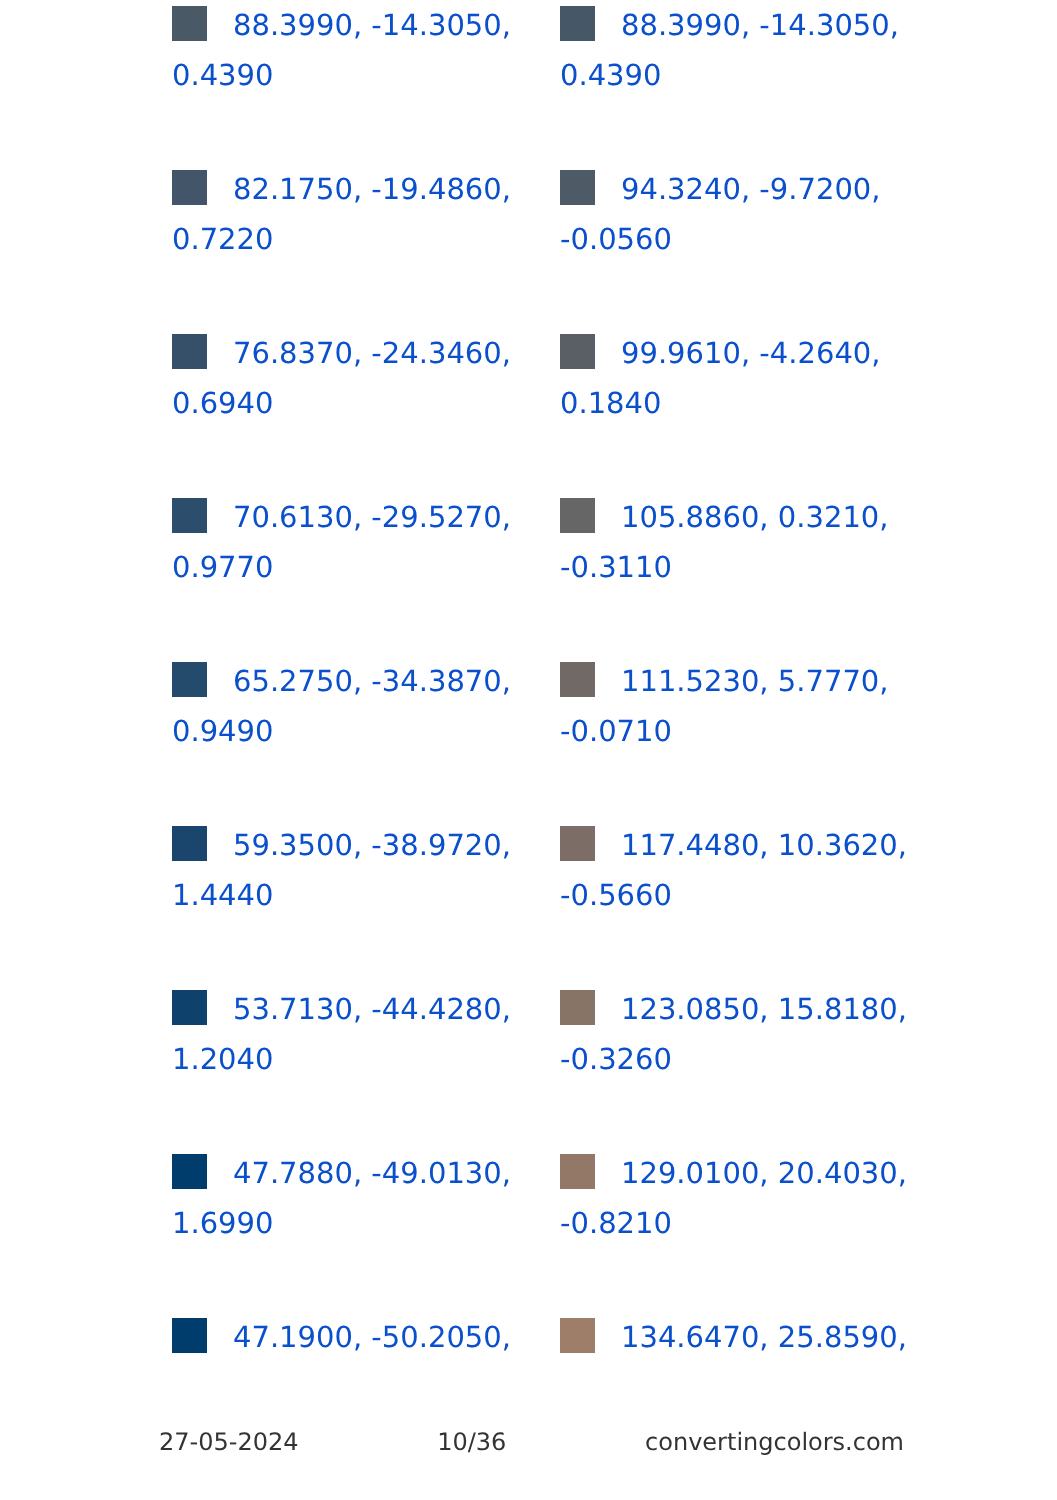88.3990, -14.3050, 0.4390
88.3990, -14.3050, 0.4390
82.1750, -19.4860, 0.7220
94.3240, -9.7200, -0.0560
76.8370, -24.3460, 0.6940
99.9610, -4.2640, 0.1840
70.6130, -29.5270, 0.9770
105.8860, 0.3210, -0.3110
65.2750, -34.3870, 0.9490
111.5230, 5.7770, -0.0710
59.3500, -38.9720, 1.4440
117.4480, 10.3620, -0.5660
53.7130, -44.4280, 1.2040
123.0850, 15.8180, -0.3260
47.7880, -49.0130, 1.6990
129.0100, 20.4030, -0.8210
47.1900, -50.2050,
134.6470, 25.8590,
27-05-2024 10/36 convertingcolors.com